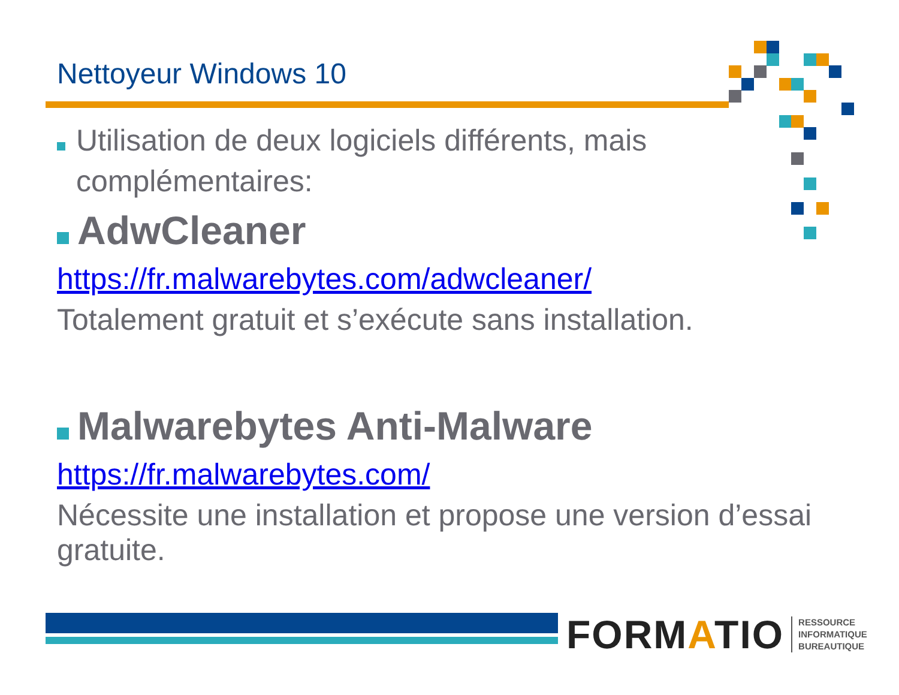Nettoyeur Windows 10
Utilisation de deux logiciels différents, mais complémentaires:
AdwCleaner
https://fr.malwarebytes.com/adwcleaner/
Totalement gratuit et s’exécute sans installation.
Malwarebytes Anti-Malware
https://fr.malwarebytes.com/
Nécessite une installation et propose une version d’essai gratuite.
FORMATIO RESSOURCE
INFORMATIQUE
BUREAUTIQUE